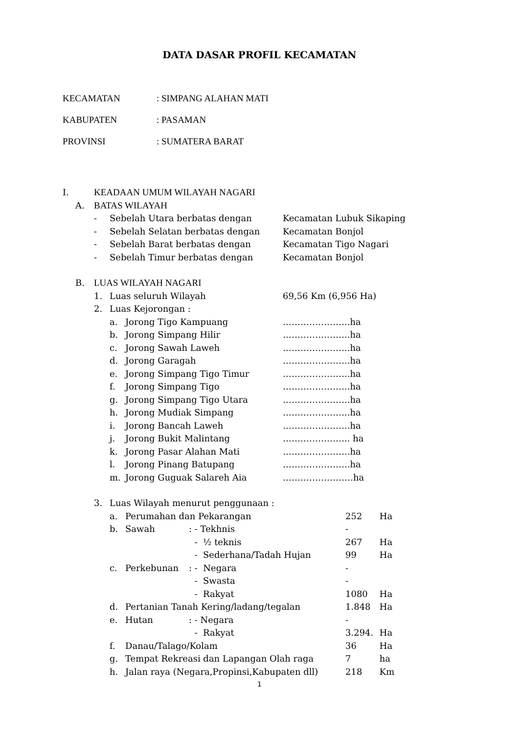DATA DASAR PROFIL KECAMATAN
| KECAMATAN | : SIMPANG ALAHAN MATI |
| KABUPATEN | : PASAMAN |
| PROVINSI | : SUMATERA BARAT |
| I. | | KEADAAN UMUM WILAYAH NAGARI | | | |
| | A. | BATAS WILAYAH | | | |
| | | - | Sebelah Utara berbatas dengan | | Kecamatan Lubuk Sikaping |
| | | - | Sebelah Selatan berbatas dengan | | Kecamatan Bonjol |
| | | - | Sebelah Barat berbatas dengan | | Kecamatan Tigo Nagari |
| | | - | Sebelah Timur berbatas dengan | | Kecamatan Bonjol |
| | B. | LUAS WILAYAH NAGARI | | | |
| | | 1. | Luas seluruh Wilayah | | 69,56 Km (6,956 Ha) |
| | | 2. | Luas Kejorongan : | | |
| | | | a. | Jorong Tigo Kampuang | …………………..ha |
| | | | b. | Jorong Simpang Hilir | …………………..ha |
| | | | c. | Jorong Sawah Laweh | …………………..ha |
| | | | d. | Jorong Garagah | …………………..ha |
| | | | e. | Jorong Simpang Tigo Timur | …………………..ha |
| | | | f. | Jorong Simpang Tigo | …………………..ha |
| | | | g. | Jorong Simpang Tigo Utara | …………………..ha |
| | | | h. | Jorong Mudiak Simpang | …………………..ha |
| | | | i. | Jorong Bancah Laweh | …………………..ha |
| | | | j. | Jorong Bukit Malintang | ………………….. ha |
| | | | k. | Jorong Pasar Alahan Mati | …………………..ha |
| | | | l. | Jorong Pinang Batupang | …………………..ha |
| | | | m. | Jorong Guguak Salareh Aia | ……………………ha |
| | 3. | Luas Wilayah menurut penggunaan : | | | |
| | | a. | Perumahan dan Pekarangan | | 252 Ha |
| | | b. | Sawah | : - Tekhnis | - |
| | | | | - ½ teknis | 267 Ha |
| | | | | - Sederhana/Tadah Hujan | 99 Ha |
| | | c. | Perkebunan | : - Negara | - |
| | | | | - Swasta | - |
| | | | | - Rakyat | 1080 Ha |
| | | d. | Pertanian Tanah Kering/ladang/tegalan | | 1.848 Ha |
| | | e. | Hutan | : - Negara | - |
| | | | | - Rakyat | 3.294. Ha |
| | | f. | Danau/Talago/Kolam | | 36 Ha |
| | | g. | Tempat Rekreasi dan Lapangan Olah raga | | 7 ha |
| | | h. | Jalan raya (Negara,Propinsi,Kabupaten dll) | | 218 Km |
1